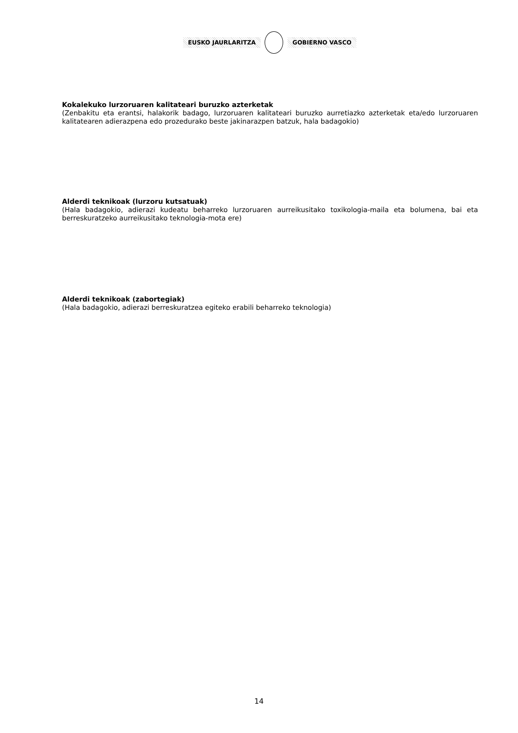EUSKO JAURLARITZA GOBIERNO VASCO
Kokalekuko lurzoruaren kalitateari buruzko azterketak
(Zenbakitu eta erantsi, halakorik badago, lurzoruaren kalitateari buruzko aurretiazko azterketak eta/edo lurzoruaren kalitatearen adierazpena edo prozedurako beste jakinarazpen batzuk, hala badagokio)
Alderdi teknikoak (lurzoru kutsatuak)
(Hala badagokio, adierazi kudeatu beharreko lurzoruaren aurreikusitako toxikologia-maila eta bolumena, bai eta berreskuratzeko aurreikusitako teknologia-mota ere)
Alderdi teknikoak (zabortegiak)
(Hala badagokio, adierazi berreskuratzea egiteko erabili beharreko teknologia)
14